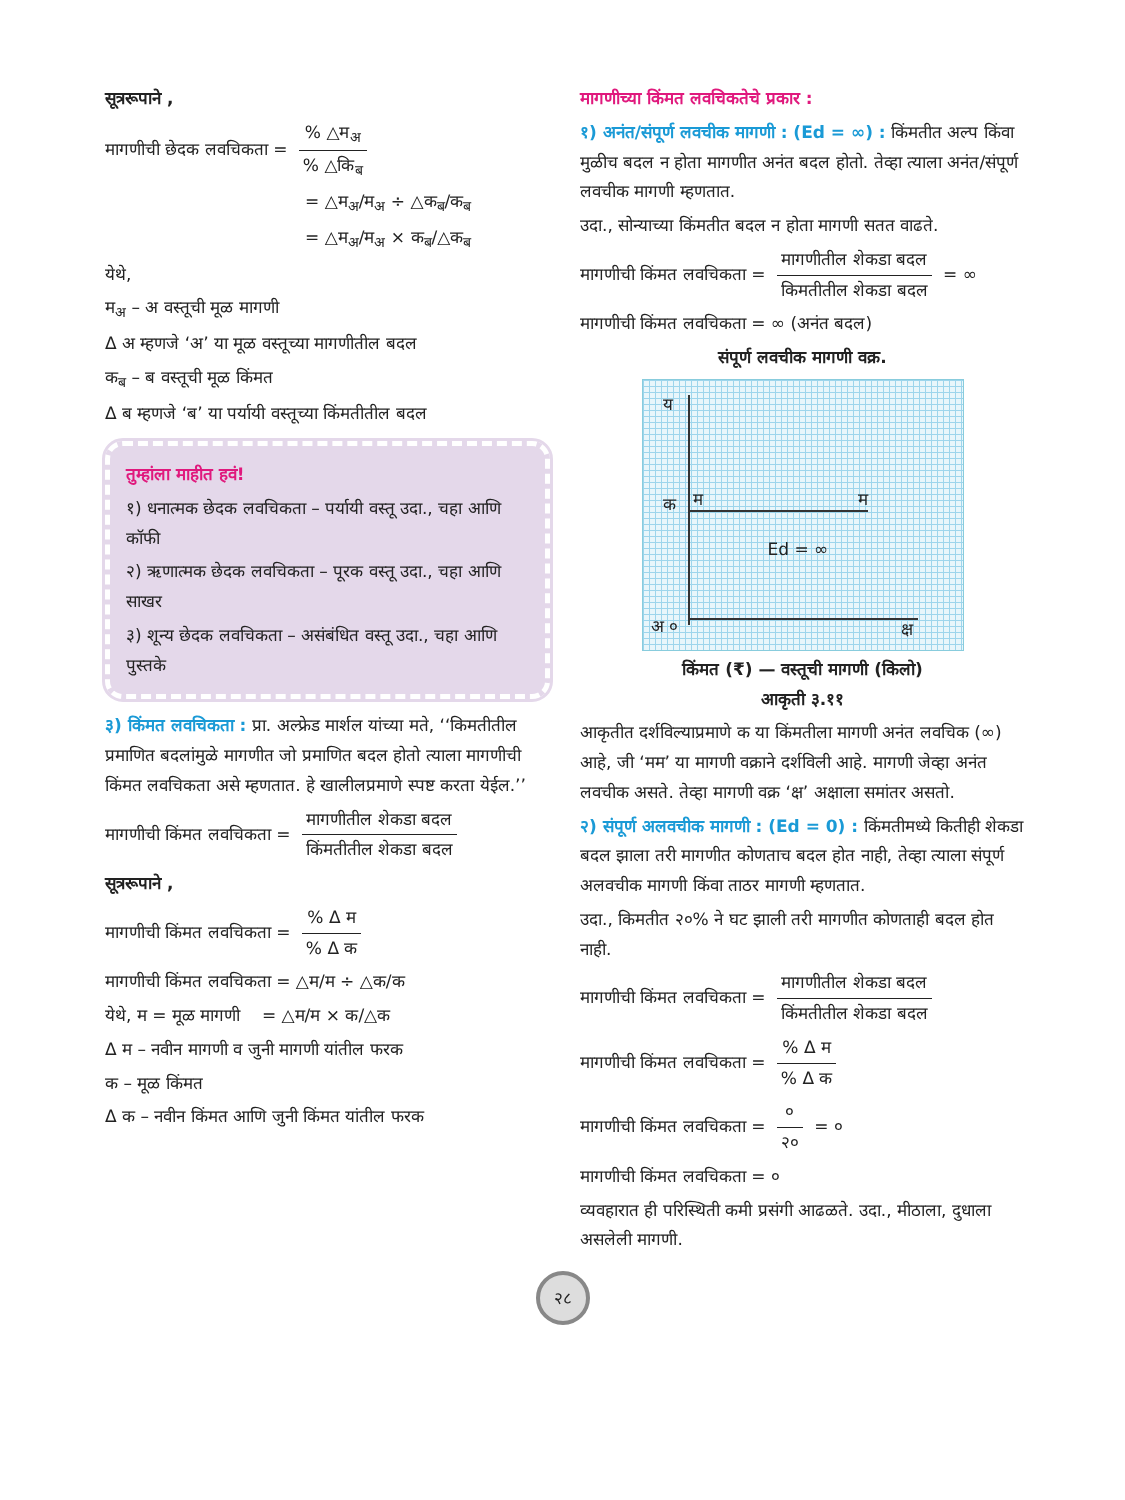सूत्ररूपाने ,
मागणीची छेदक लवचिकता = % △म<sub>अ</sub>% △कि<sub>ब</sub>
= △म<sub>अ</sub>/म<sub>अ</sub> ÷ △क<sub>ब</sub>/क<sub>ब</sub>
= △म<sub>अ</sub>/म<sub>अ</sub> × क<sub>ब</sub>/△क<sub>ब</sub>
येथे,
म<sub>अ</sub> – अ वस्तूची मूळ मागणी
Δ अ म्हणजे ‘अ’ या मूळ वस्तूच्या मागणीतील बदल
क<sub>ब</sub> – ब वस्तूची मूळ किंमत
Δ ब म्हणजे ‘ब’ या पर्यायी वस्तूच्या किंमतीतील बदल
तुम्हांला माहीत हवं!
१) धनात्मक छेदक लवचिकता – पर्यायी वस्तू उदा., चहा आणि कॉफी
२) ऋणात्मक छेदक लवचिकता – पूरक वस्तू उदा., चहा आणि साखर
३) शून्य छेदक लवचिकता – असंबंधित वस्तू उदा., चहा आणि पुस्तके
३) किंमत लवचिकता : प्रा. अल्फ्रेड मार्शल यांच्या मते, ‘‘किमतीतील प्रमाणित बदलांमुळे मागणीत जो प्रमाणित बदल होतो त्याला मागणीची किंमत लवचिकता असे म्हणतात. हे खालीलप्रमाणे स्पष्ट करता येईल.’’
मागणीची किंमत लवचिकता = मागणीतील शेकडा बदल किंमतीतील शेकडा बदल
सूत्ररूपाने ,
मागणीची किंमत लवचिकता = % Δ म% Δ क
मागणीची किंमत लवचिकता = △म/म ÷ △क/क
येथे, म = मूळ मागणी = △म/म × क/△क
Δ म – नवीन मागणी व जुनी मागणी यांतील फरक
क – मूळ किंमत
Δ क – नवीन किंमत आणि जुनी किंमत यांतील फरक
मागणीच्या किंमत लवचिकतेचे प्रकार :
१) अनंत/संपूर्ण लवचीक मागणी : (Ed = ∞) : किंमतीत अल्प किंवा मुळीच बदल न होता मागणीत अनंत बदल होतो. तेव्हा त्याला अनंत/संपूर्ण लवचीक मागणी म्हणतात.
उदा., सोन्याच्या किंमतीत बदल न होता मागणी सतत वाढते.
मागणीची किंमत लवचिकता = मागणीतील शेकडा बदल किमतीतील शेकडा बदल = ∞
मागणीची किंमत लवचिकता = ∞ (अनंत बदल)
संपूर्ण लवचीक मागणी वक्र.
य
क म म
Ed = ∞
अ ० क्ष
किंमत (₹) — वस्तूची मागणी (किलो)
आकृती ३.११
आकृतीत दर्शविल्याप्रमाणे क या किंमतीला मागणी अनंत लवचिक (∞) आहे, जी ‘मम’ या मागणी वक्राने दर्शविली आहे. मागणी जेव्हा अनंत लवचीक असते. तेव्हा मागणी वक्र ‘क्ष’ अक्षाला समांतर असतो.
२) संपूर्ण अलवचीक मागणी : (Ed = 0) : किंमतीमध्ये कितीही शेकडा बदल झाला तरी मागणीत कोणताच बदल होत नाही, तेव्हा त्याला संपूर्ण अलवचीक मागणी किंवा ताठर मागणी म्हणतात.
उदा., किमतीत २०% ने घट झाली तरी मागणीत कोणताही बदल होत नाही.
मागणीची किंमत लवचिकता = मागणीतील शेकडा बदल किंमतीतील शेकडा बदल
मागणीची किंमत लवचिकता = % Δ म% Δ क
मागणीची किंमत लवचिकता = ० २० = ०
मागणीची किंमत लवचिकता = ०
व्यवहारात ही परिस्थिती कमी प्रसंगी आढळते. उदा., मीठाला, दुधाला असलेली मागणी.
२८